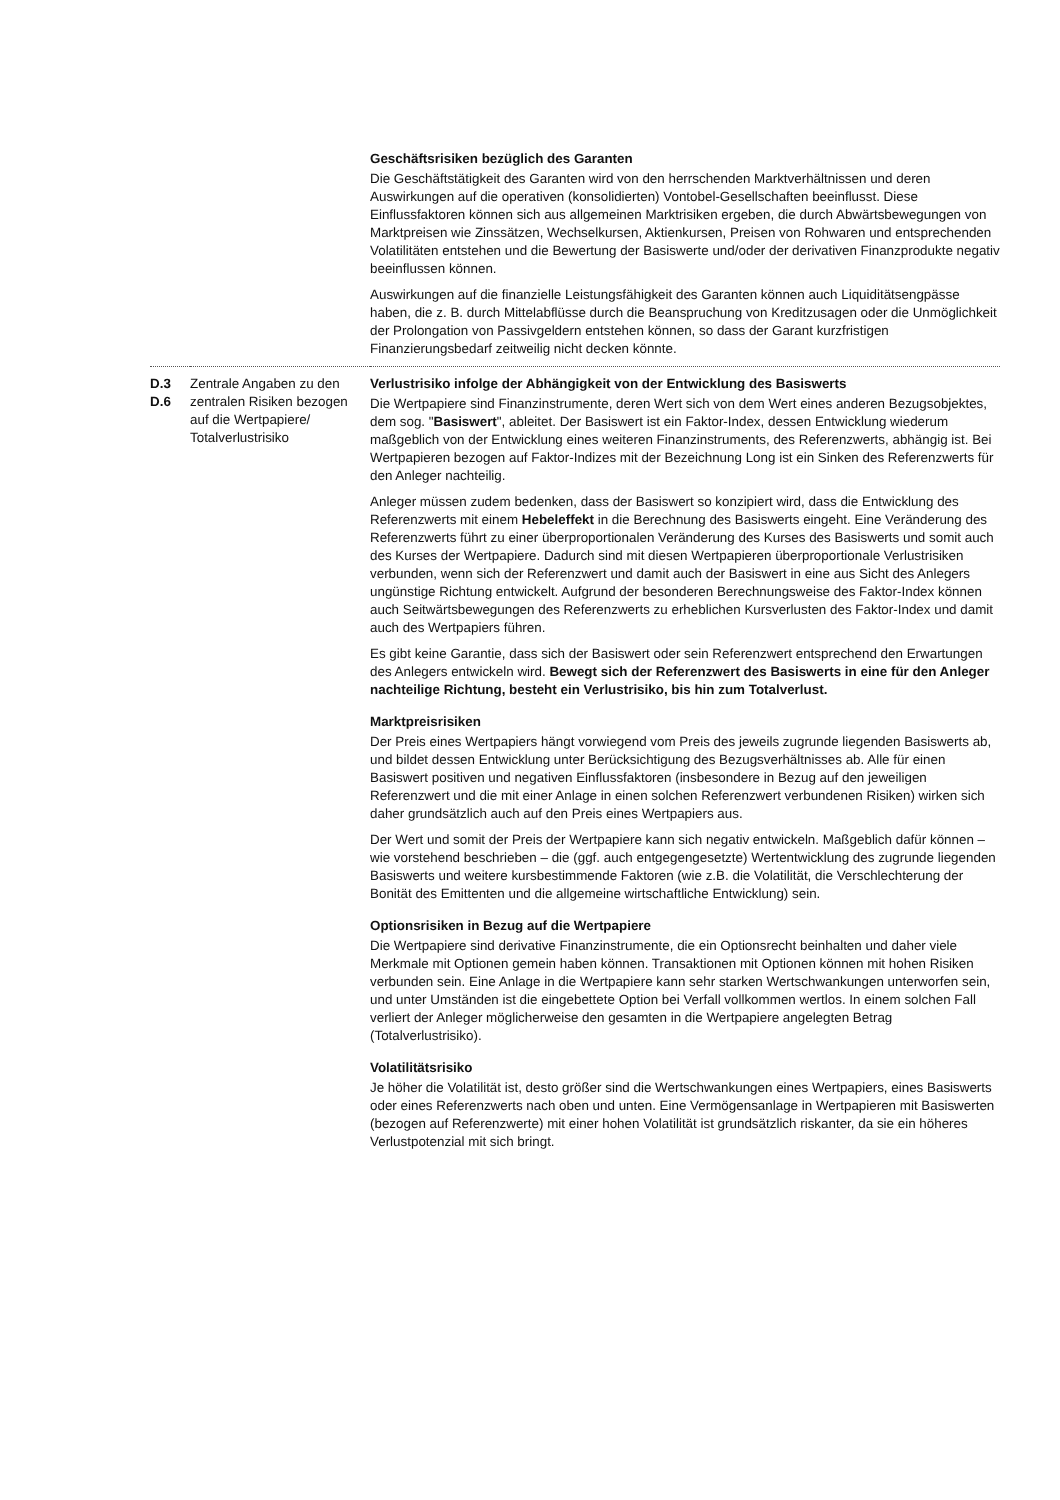| | | Geschäftsrisiken bezüglich des Garanten Die Geschäftstätigkeit des Garanten wird von den herrschenden Marktverhältnissen und deren Auswirkungen auf die operativen (konsolidierten) Vontobel-Gesellschaften beeinflusst. Diese Einflussfaktoren können sich aus allgemeinen Marktrisiken ergeben, die durch Abwärtsbewegungen von Marktpreisen wie Zinssätzen, Wechselkursen, Aktienkursen, Preisen von Rohwaren und entsprechenden Volatilitäten entstehen und die Bewertung der Basiswerte und/oder der derivativen Finanzprodukte negativ beeinflussen können. Auswirkungen auf die finanzielle Leistungsfähigkeit des Garanten können auch Liquiditätsengpässe haben, die z. B. durch Mittelabflüsse durch die Beanspruchung von Kreditzusagen oder die Unmöglichkeit der Prolongation von Passivgeldern entstehen können, so dass der Garant kurzfristigen Finanzierungsbedarf zeitweilig nicht decken könnte. |
| D.3 D.6 | Zentrale Angaben zu den zentralen Risiken bezogen auf die Wertpapiere/ Totalverlustrisiko | Verlustrisiko infolge der Abhängigkeit von der Entwicklung des Basiswerts Die Wertpapiere sind Finanzinstrumente, deren Wert sich von dem Wert eines anderen Bezugsobjektes, dem sog. " Basiswert ", ableitet. Der Basiswert ist ein Faktor-Index, dessen Entwicklung wiederum maßgeblich von der Entwicklung eines weiteren Finanzinstruments, des Referenzwerts, abhängig ist. Bei Wertpapieren bezogen auf Faktor-Indizes mit der Bezeichnung Long ist ein Sinken des Referenzwerts für den Anleger nachteilig. Anleger müssen zudem bedenken, dass der Basiswert so konzipiert wird, dass die Entwicklung des Referenzwerts mit einem Hebeleffekt in die Berechnung des Basiswerts eingeht. Eine Veränderung des Referenzwerts führt zu einer überproportionalen Veränderung des Kurses des Basiswerts und somit auch des Kurses der Wertpapiere. Dadurch sind mit diesen Wertpapieren überproportionale Verlustrisiken verbunden, wenn sich der Referenzwert und damit auch der Basiswert in eine aus Sicht des Anlegers ungünstige Richtung entwickelt. Aufgrund der besonderen Berechnungsweise des Faktor-Index können auch Seitwärtsbewegungen des Referenzwerts zu erheblichen Kursverlusten des Faktor-Index und damit auch des Wertpapiers führen. Es gibt keine Garantie, dass sich der Basiswert oder sein Referenzwert entsprechend den Erwartungen des Anlegers entwickeln wird. Bewegt sich der Referenzwert des Basiswerts in eine für den Anleger nachteilige Richtung, besteht ein Verlustrisiko, bis hin zum Totalverlust. Marktpreisrisiken Der Preis eines Wertpapiers hängt vorwiegend vom Preis des jeweils zugrunde liegenden Basiswerts ab, und bildet dessen Entwicklung unter Berücksichtigung des Bezugsverhältnisses ab. Alle für einen Basiswert positiven und negativen Einflussfaktoren (insbesondere in Bezug auf den jeweiligen Referenzwert und die mit einer Anlage in einen solchen Referenzwert verbundenen Risiken) wirken sich daher grundsätzlich auch auf den Preis eines Wertpapiers aus. Der Wert und somit der Preis der Wertpapiere kann sich negativ entwickeln. Maßgeblich dafür können – wie vorstehend beschrieben – die (ggf. auch entgegengesetzte) Wertentwicklung des zugrunde liegenden Basiswerts und weitere kursbestimmende Faktoren (wie z.B. die Volatilität, die Verschlechterung der Bonität des Emittenten und die allgemeine wirtschaftliche Entwicklung) sein. Optionsrisiken in Bezug auf die Wertpapiere Die Wertpapiere sind derivative Finanzinstrumente, die ein Optionsrecht beinhalten und daher viele Merkmale mit Optionen gemein haben können. Transaktionen mit Optionen können mit hohen Risiken verbunden sein. Eine Anlage in die Wertpapiere kann sehr starken Wertschwankungen unterworfen sein, und unter Umständen ist die eingebettete Option bei Verfall vollkommen wertlos. In einem solchen Fall verliert der Anleger möglicherweise den gesamten in die Wertpapiere angelegten Betrag (Totalverlustrisiko). Volatilitätsrisiko Je höher die Volatilität ist, desto größer sind die Wertschwankungen eines Wertpapiers, eines Basiswerts oder eines Referenzwerts nach oben und unten. Eine Vermögensanlage in Wertpapieren mit Basiswerten (bezogen auf Referenzwerte) mit einer hohen Volatilität ist grundsätzlich riskanter, da sie ein höheres Verlustpotenzial mit sich bringt. |